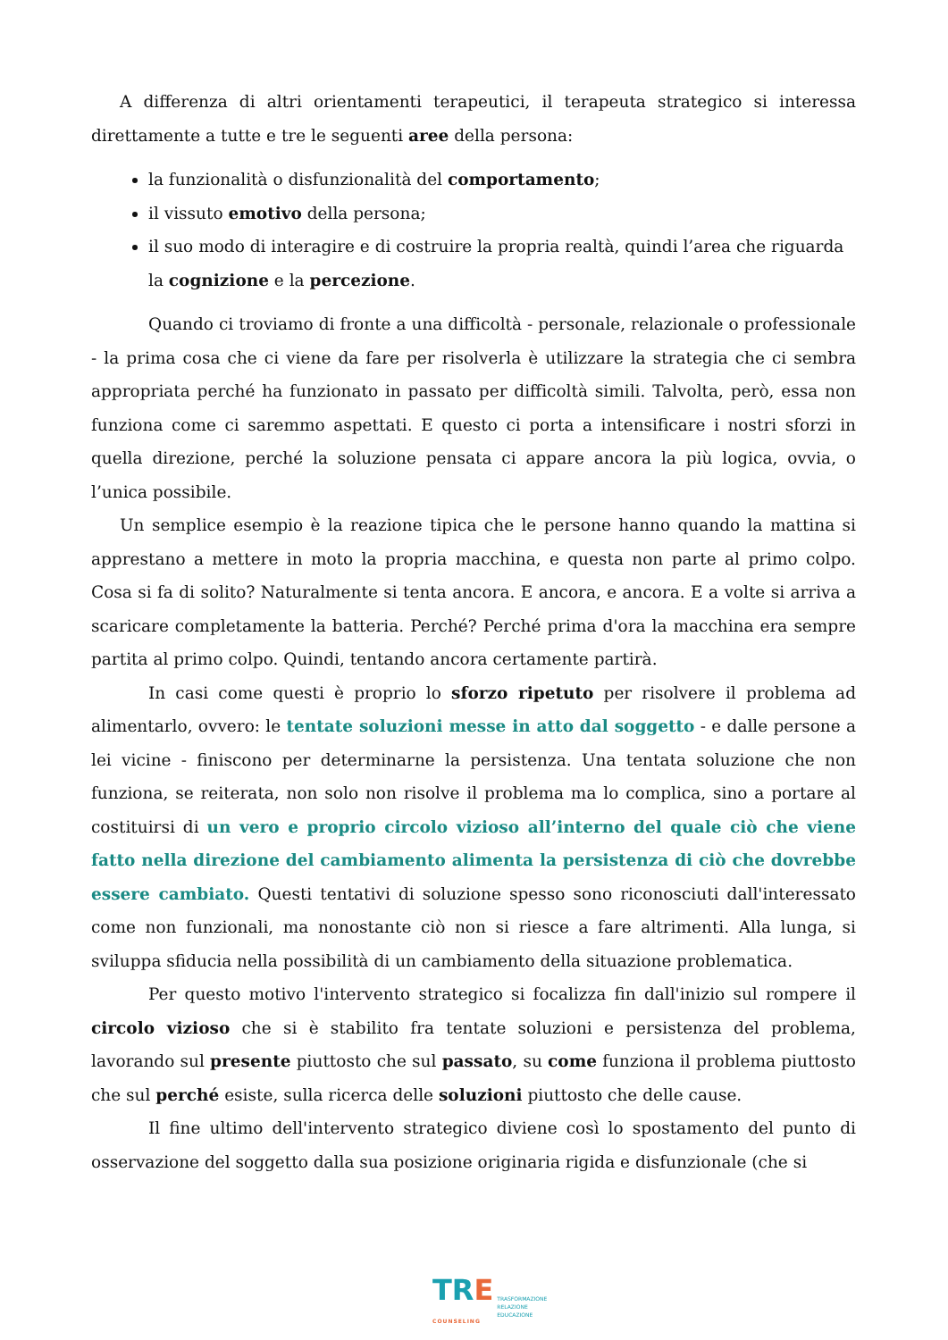A differenza di altri orientamenti terapeutici, il terapeuta strategico si interessa direttamente a tutte e tre le seguenti aree della persona:
la funzionalità o disfunzionalità del comportamento;
il vissuto emotivo della persona;
il suo modo di interagire e di costruire la propria realtà, quindi l’area che riguarda la cognizione e la percezione.
Quando ci troviamo di fronte a una difficoltà - personale, relazionale o professionale - la prima cosa che ci viene da fare per risolverla è utilizzare la strategia che ci sembra appropriata perché ha funzionato in passato per difficoltà simili. Talvolta, però, essa non funziona come ci saremmo aspettati. E questo ci porta a intensificare i nostri sforzi in quella direzione, perché la soluzione pensata ci appare ancora la più logica, ovvia, o l’unica possibile.
Un semplice esempio è la reazione tipica che le persone hanno quando la mattina si apprestano a mettere in moto la propria macchina, e questa non parte al primo colpo. Cosa si fa di solito? Naturalmente si tenta ancora. E ancora, e ancora. E a volte si arriva a scaricare completamente la batteria. Perché? Perché prima d'ora la macchina era sempre partita al primo colpo. Quindi, tentando ancora certamente partirà.
In casi come questi è proprio lo sforzo ripetuto per risolvere il problema ad alimentarlo, ovvero: le tentate soluzioni messe in atto dal soggetto - e dalle persone a lei vicine - finiscono per determinarne la persistenza. Una tentata soluzione che non funziona, se reiterata, non solo non risolve il problema ma lo complica, sino a portare al costituirsi di un vero e proprio circolo vizioso all’interno del quale ciò che viene fatto nella direzione del cambiamento alimenta la persistenza di ciò che dovrebbe essere cambiato. Questi tentativi di soluzione spesso sono riconosciuti dall'interessato come non funzionali, ma nonostante ciò non si riesce a fare altrimenti. Alla lunga, si sviluppa sfiducia nella possibilità di un cambiamento della situazione problematica.
Per questo motivo l'intervento strategico si focalizza fin dall'inizio sul rompere il circolo vizioso che si è stabilito fra tentate soluzioni e persistenza del problema, lavorando sul presente piuttosto che sul passato, su come funziona il problema piuttosto che sul perché esiste, sulla ricerca delle soluzioni piuttosto che delle cause.
Il fine ultimo dell'intervento strategico diviene così lo spostamento del punto di osservazione del soggetto dalla sua posizione originaria rigida e disfunzionale (che si
TR E
COUNSELING
TRASFORMAZIONE
RELAZIONE
EDUCAZIONE